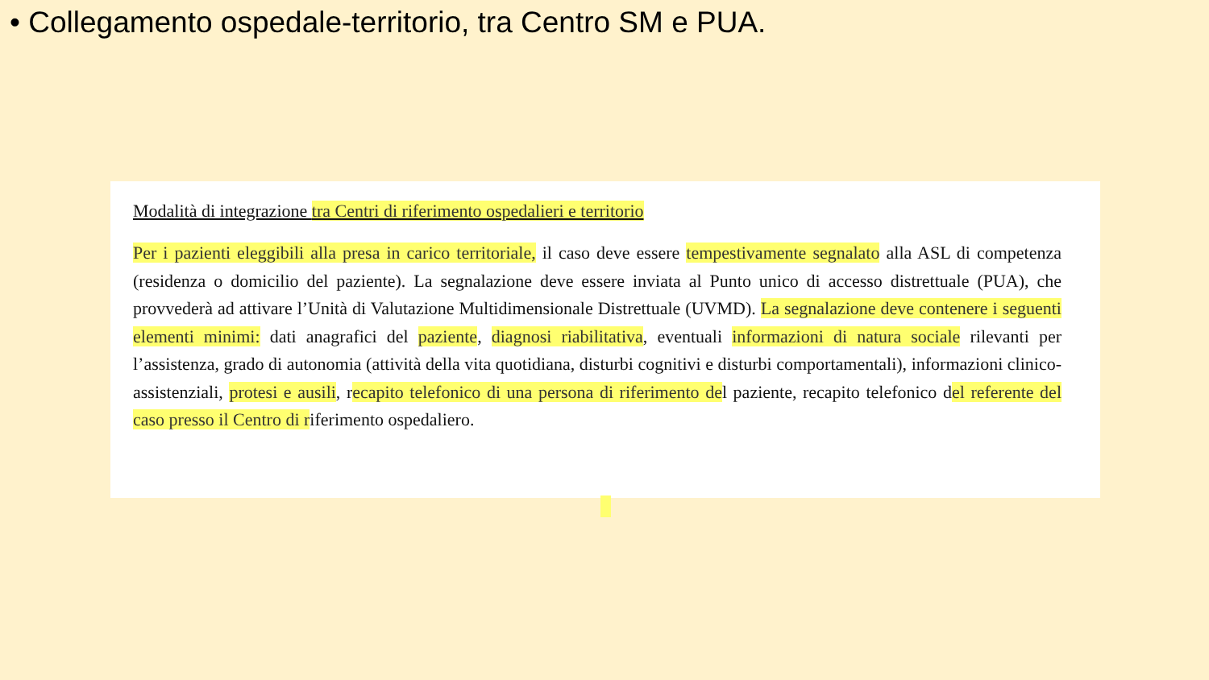• Collegamento ospedale-territorio, tra Centro SM e PUA.
Modalità di integrazione tra Centri di riferimento ospedalieri e territorio
Per i pazienti eleggibili alla presa in carico territoriale, il caso deve essere tempestivamente segnalato alla ASL di competenza (residenza o domicilio del paziente). La segnalazione deve essere inviata al Punto unico di accesso distrettuale (PUA), che provvederà ad attivare l’Unità di Valutazione Multidimensionale Distrettuale (UVMD). La segnalazione deve contenere i seguenti elementi minimi: dati anagrafici del paziente, diagnosi riabilitativa, eventuali informazioni di natura sociale rilevanti per l’assistenza, grado di autonomia (attività della vita quotidiana, disturbi cognitivi e disturbi comportamentali), informazioni clinico-assistenziali, protesi e ausili, recapito telefonico di una persona di riferimento del paziente, recapito telefonico del referente del caso presso il Centro di riferimento ospedaliero.